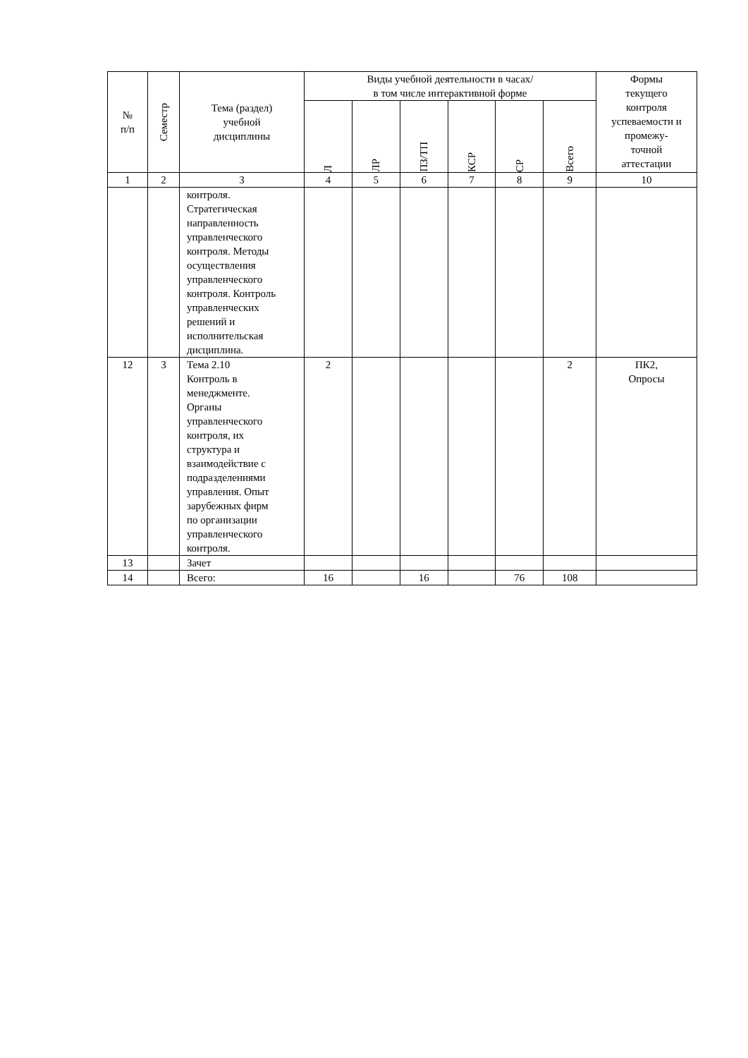| № п/п | Семестр | Тема (раздел) учебной дисциплины | Виды учебной деятельности в часах/ в том числе интерактивной форме | | | | | | Формы текущего контроля успеваемости и промежу- точной аттестации |
| --- | --- | --- | --- | --- | --- | --- | --- | --- | --- |
| | | | Л | ЛР | ПЗ/ТП | КСР | СР | Всего | |
| 1 | 2 | 3 | 4 | 5 | 6 | 7 | 8 | 9 | 10 |
| | | контроля. Стратегическая направленность управленческого контроля. Методы осуществления управленческого контроля. Контроль управленческих решений и исполнительская дисциплина. | | | | | | | |
| 12 | 3 | Тема 2.10 Контроль в менеджменте. Органы управленческого контроля, их структура и взаимодействие с подразделениями управления. Опыт зарубежных фирм по организации управленческого контроля. | 2 | | | | | 2 | ПК2, Опросы |
| 13 | | Зачет | | | | | | | |
| 14 | | Всего: | 16 | | 16 | | 76 | 108 | |